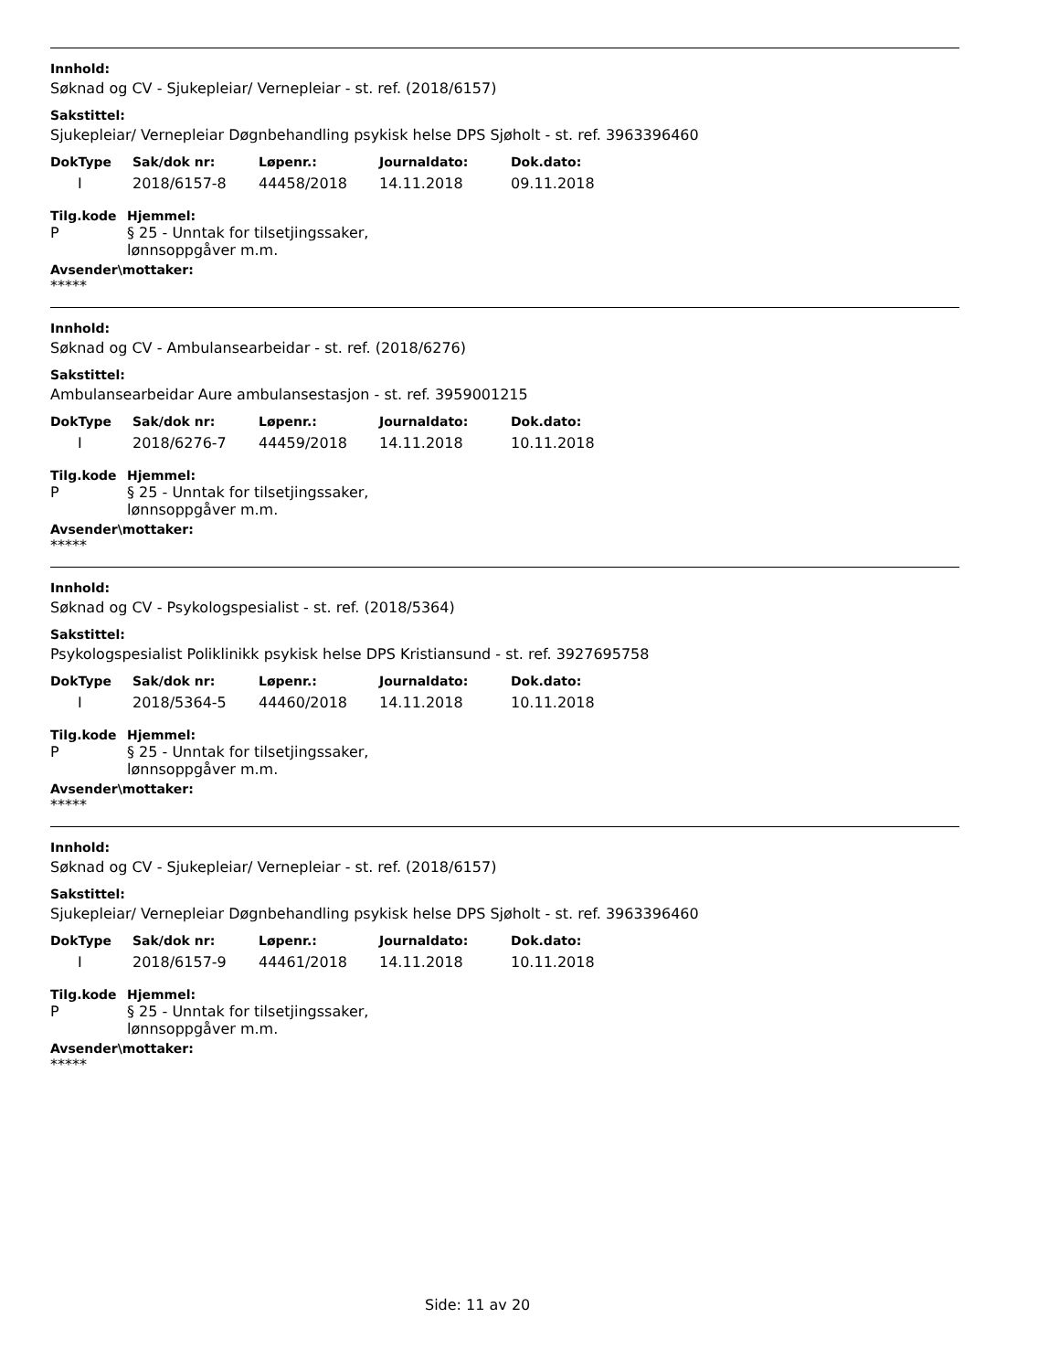Innhold:
Søknad og CV - Sjukepleiar/ Vernepleiar - st. ref. (2018/6157)
Sakstittel:
Sjukepleiar/ Vernepleiar Døgnbehandling psykisk helse DPS Sjøholt - st. ref. 3963396460
| DokType | Sak/dok nr: | Løpenr.: | Journaldato: | Dok.dato: |
| --- | --- | --- | --- | --- |
| I | 2018/6157-8 | 44458/2018 | 14.11.2018 | 09.11.2018 |
Tilg.kode
P
Hjemmel:
§ 25 - Unntak for tilsetjingssaker,
lønnsoppgåver m.m.
Avsender\mottaker:
*****
Innhold:
Søknad og CV - Ambulansearbeidar - st. ref. (2018/6276)
Sakstittel:
Ambulansearbeidar Aure ambulansestasjon - st. ref. 3959001215
| DokType | Sak/dok nr: | Løpenr.: | Journaldato: | Dok.dato: |
| --- | --- | --- | --- | --- |
| I | 2018/6276-7 | 44459/2018 | 14.11.2018 | 10.11.2018 |
Tilg.kode
P
Hjemmel:
§ 25 - Unntak for tilsetjingssaker,
lønnsoppgåver m.m.
Avsender\mottaker:
*****
Innhold:
Søknad og CV - Psykologspesialist - st. ref. (2018/5364)
Sakstittel:
Psykologspesialist Poliklinikk psykisk helse DPS Kristiansund - st. ref. 3927695758
| DokType | Sak/dok nr: | Løpenr.: | Journaldato: | Dok.dato: |
| --- | --- | --- | --- | --- |
| I | 2018/5364-5 | 44460/2018 | 14.11.2018 | 10.11.2018 |
Tilg.kode
P
Hjemmel:
§ 25 - Unntak for tilsetjingssaker,
lønnsoppgåver m.m.
Avsender\mottaker:
*****
Innhold:
Søknad og CV - Sjukepleiar/ Vernepleiar - st. ref. (2018/6157)
Sakstittel:
Sjukepleiar/ Vernepleiar Døgnbehandling psykisk helse DPS Sjøholt - st. ref. 3963396460
| DokType | Sak/dok nr: | Løpenr.: | Journaldato: | Dok.dato: |
| --- | --- | --- | --- | --- |
| I | 2018/6157-9 | 44461/2018 | 14.11.2018 | 10.11.2018 |
Tilg.kode
P
Hjemmel:
§ 25 - Unntak for tilsetjingssaker,
lønnsoppgåver m.m.
Avsender\mottaker:
*****
Side: 11 av 20